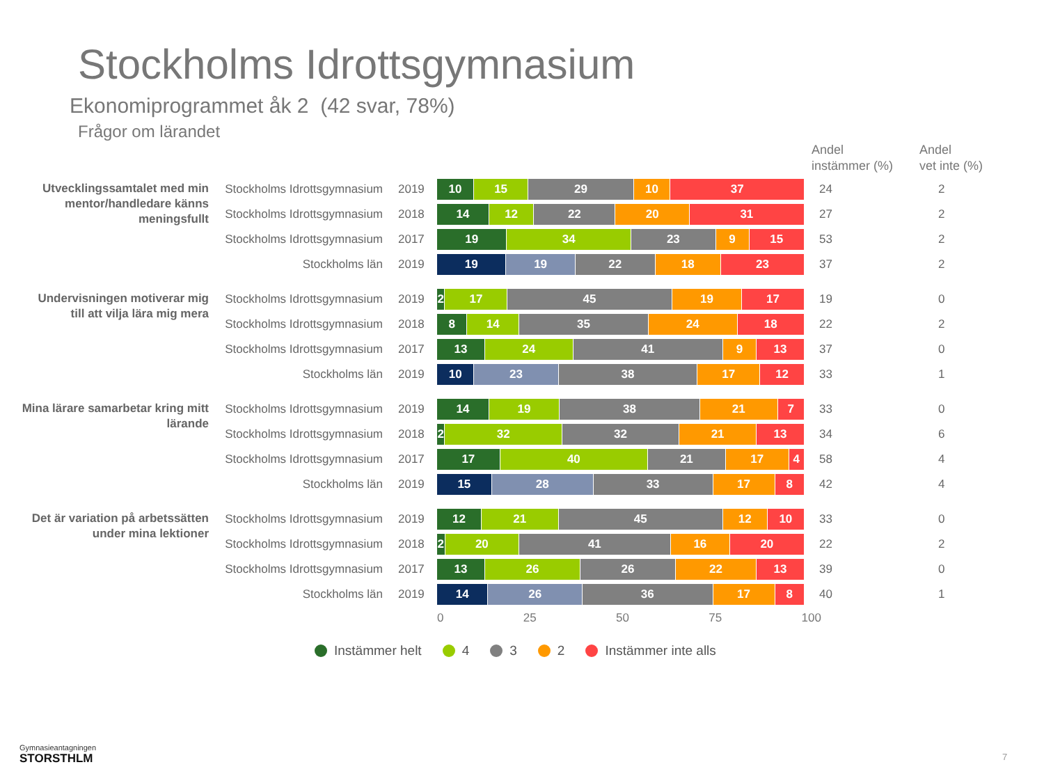Stockholms Idrottsgymnasium
Ekonomiprogrammet åk 2 (42 svar, 78%)
Frågor om lärandet
| | | | | Andel instämmer (%) | Andel vet inte (%) |
| --- | --- | --- | --- | --- | --- |
| Utvecklingssamtalet med min mentor/handledare känns meningsfullt | Stockholms Idrottsgymnasium | 2019 | 10 15 29 10 37 | 24 | 2 |
| | Stockholms Idrottsgymnasium | 2018 | 14 12 22 20 31 | 27 | 2 |
| | Stockholms Idrottsgymnasium | 2017 | 19 34 23 9 15 | 53 | 2 |
| | Stockholms län | 2019 | 19 19 22 18 23 | 37 | 2 |
| Undervisningen motiverar mig till att vilja lära mig mera | Stockholms Idrottsgymnasium | 2019 | 2 17 45 19 17 | 19 | 0 |
| | Stockholms Idrottsgymnasium | 2018 | 8 14 35 24 18 | 22 | 2 |
| | Stockholms Idrottsgymnasium | 2017 | 13 24 41 9 13 | 37 | 0 |
| | Stockholms län | 2019 | 10 23 38 17 12 | 33 | 1 |
| Mina lärare samarbetar kring mitt lärande | Stockholms Idrottsgymnasium | 2019 | 14 19 38 21 7 | 33 | 0 |
| | Stockholms Idrottsgymnasium | 2018 | 2 32 32 21 13 | 34 | 6 |
| | Stockholms Idrottsgymnasium | 2017 | 17 40 21 17 4 | 58 | 4 |
| | Stockholms län | 2019 | 15 28 33 17 8 | 42 | 4 |
| Det är variation på arbetssätten under mina lektioner | Stockholms Idrottsgymnasium | 2019 | 12 21 45 12 10 | 33 | 0 |
| | Stockholms Idrottsgymnasium | 2018 | 2 20 41 16 20 | 22 | 2 |
| | Stockholms Idrottsgymnasium | 2017 | 13 26 26 22 13 | 39 | 0 |
| | Stockholms län | 2019 | 14 26 36 17 8 | 40 | 1 |
0 25 50 75 100
Instämmer helt 4 3 2 Instämmer inte alls
Gymnasieantagningen
STORSTHLM
7